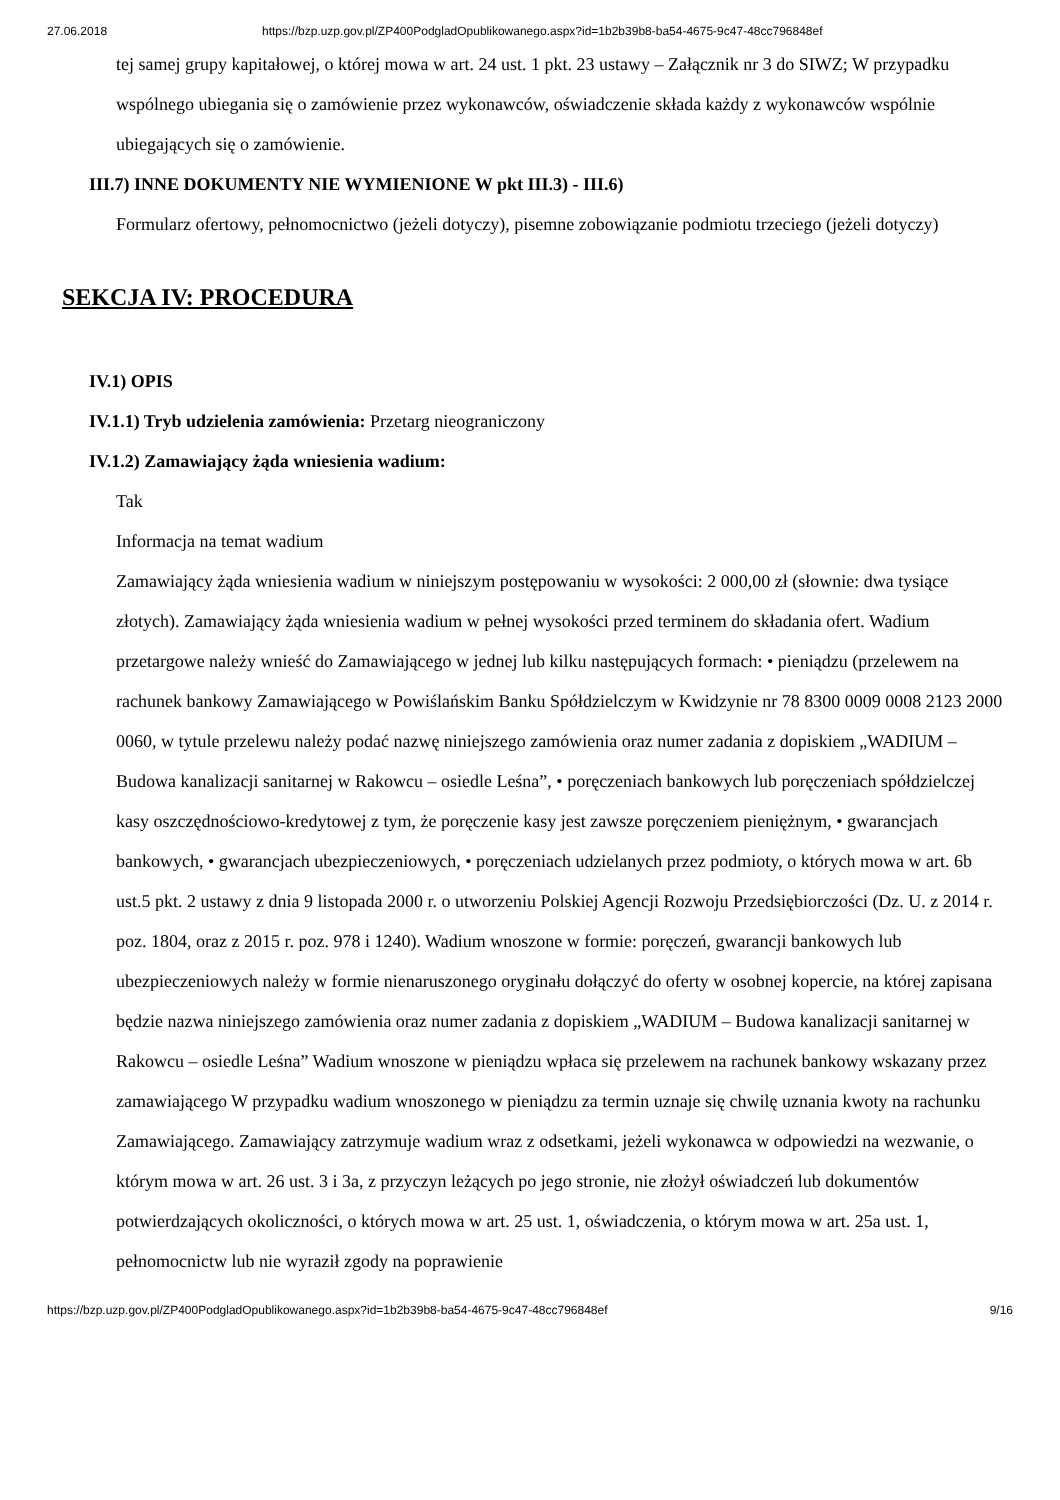27.06.2018 https://bzp.uzp.gov.pl/ZP400PodgladOpublikowanego.aspx?id=1b2b39b8-ba54-4675-9c47-48cc796848ef
tej samej grupy kapitałowej, o której mowa w art. 24 ust. 1 pkt. 23 ustawy – Załącznik nr 3 do SIWZ; W przypadku wspólnego ubiegania się o zamówienie przez wykonawców, oświadczenie składa każdy z wykonawców wspólnie ubiegających się o zamówienie.
III.7) INNE DOKUMENTY NIE WYMIENIONE W pkt III.3) - III.6)
Formularz ofertowy, pełnomocnictwo (jeżeli dotyczy), pisemne zobowiązanie podmiotu trzeciego (jeżeli dotyczy)
SEKCJA IV: PROCEDURA
IV.1) OPIS
IV.1.1) Tryb udzielenia zamówienia: Przetarg nieograniczony
IV.1.2) Zamawiający żąda wniesienia wadium:
Tak
Informacja na temat wadium
Zamawiający żąda wniesienia wadium w niniejszym postępowaniu w wysokości: 2 000,00 zł (słownie: dwa tysiące złotych). Zamawiający żąda wniesienia wadium w pełnej wysokości przed terminem do składania ofert. Wadium przetargowe należy wnieść do Zamawiającego w jednej lub kilku następujących formach: • pieniądzu (przelewem na rachunek bankowy Zamawiającego w Powiślańskim Banku Spółdzielczym w Kwidzynie nr 78 8300 0009 0008 2123 2000 0060, w tytule przelewu należy podać nazwę niniejszego zamówienia oraz numer zadania z dopiskiem „WADIUM – Budowa kanalizacji sanitarnej w Rakowcu – osiedle Leśna”, • poręczeniach bankowych lub poręczeniach spółdzielczej kasy oszczędnościowo-kredytowej z tym, że poręczenie kasy jest zawsze poręczeniem pieniężnym, • gwarancjach bankowych, • gwarancjach ubezpieczeniowych, • poręczeniach udzielanych przez podmioty, o których mowa w art. 6b ust.5 pkt. 2 ustawy z dnia 9 listopada 2000 r. o utworzeniu Polskiej Agencji Rozwoju Przedsiębiorczości (Dz. U. z 2014 r. poz. 1804, oraz z 2015 r. poz. 978 i 1240). Wadium wnoszone w formie: poręczeń, gwarancji bankowych lub ubezpieczeniowych należy w formie nienaruszonego oryginału dołączyć do oferty w osobnej kopercie, na której zapisana będzie nazwa niniejszego zamówienia oraz numer zadania z dopiskiem „WADIUM – Budowa kanalizacji sanitarnej w Rakowcu – osiedle Leśna” Wadium wnoszone w pieniądzu wpłaca się przelewem na rachunek bankowy wskazany przez zamawiającego W przypadku wadium wnoszonego w pieniądzu za termin uznaje się chwilę uznania kwoty na rachunku Zamawiającego. Zamawiający zatrzymuje wadium wraz z odsetkami, jeżeli wykonawca w odpowiedzi na wezwanie, o którym mowa w art. 26 ust. 3 i 3a, z przyczyn leżących po jego stronie, nie złożył oświadczeń lub dokumentów potwierdzających okoliczności, o których mowa w art. 25 ust. 1, oświadczenia, o którym mowa w art. 25a ust. 1, pełnomocnictw lub nie wyraził zgody na poprawienie
https://bzp.uzp.gov.pl/ZP400PodgladOpublikowanego.aspx?id=1b2b39b8-ba54-4675-9c47-48cc796848ef 9/16